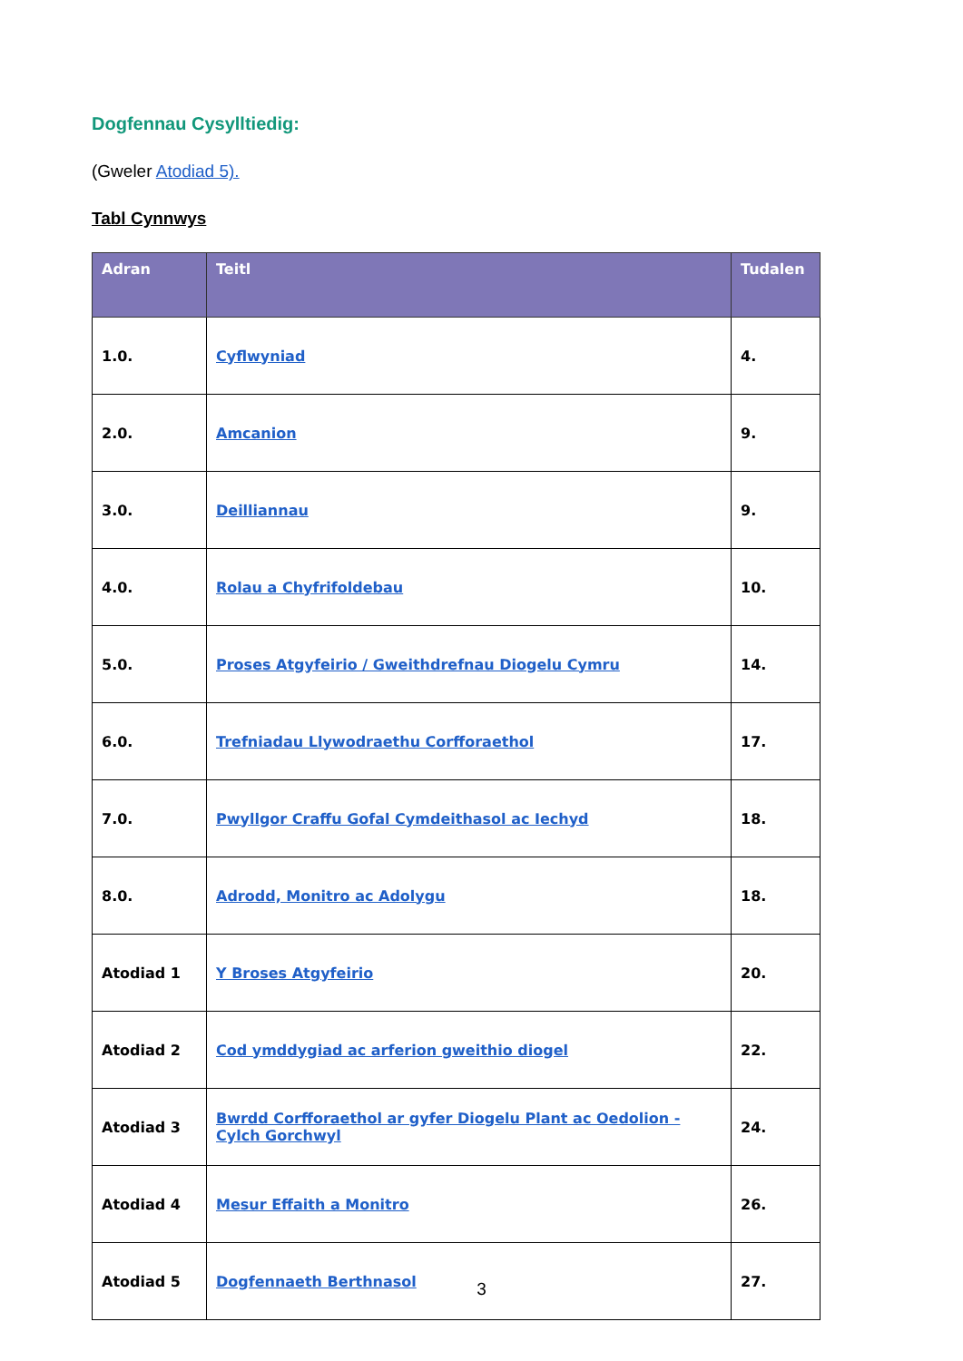Dogfennau Cysylltiedig:
(Gweler Atodiad 5).
Tabl Cynnwys
| Adran | Teitl | Tudalen |
| --- | --- | --- |
| 1.0. | Cyflwyniad | 4. |
| 2.0. | Amcanion | 9. |
| 3.0. | Deilliannau | 9. |
| 4.0. | Rolau a Chyfrifoldebau | 10. |
| 5.0. | Proses Atgyfeirio / Gweithdrefnau Diogelu Cymru | 14. |
| 6.0. | Trefniadau Llywodraethu Corfforaethol | 17. |
| 7.0. | Pwyllgor Craffu Gofal Cymdeithasol ac Iechyd | 18. |
| 8.0. | Adrodd, Monitro ac Adolygu | 18. |
| Atodiad 1 | Y Broses Atgyfeirio | 20. |
| Atodiad 2 | Cod ymddygiad ac arferion gweithio diogel | 22. |
| Atodiad 3 | Bwrdd Corfforaethol ar gyfer Diogelu Plant ac Oedolion - Cylch Gorchwyl | 24. |
| Atodiad 4 | Mesur Effaith a Monitro | 26. |
| Atodiad 5 | Dogfennaeth Berthnasol | 27. |
3